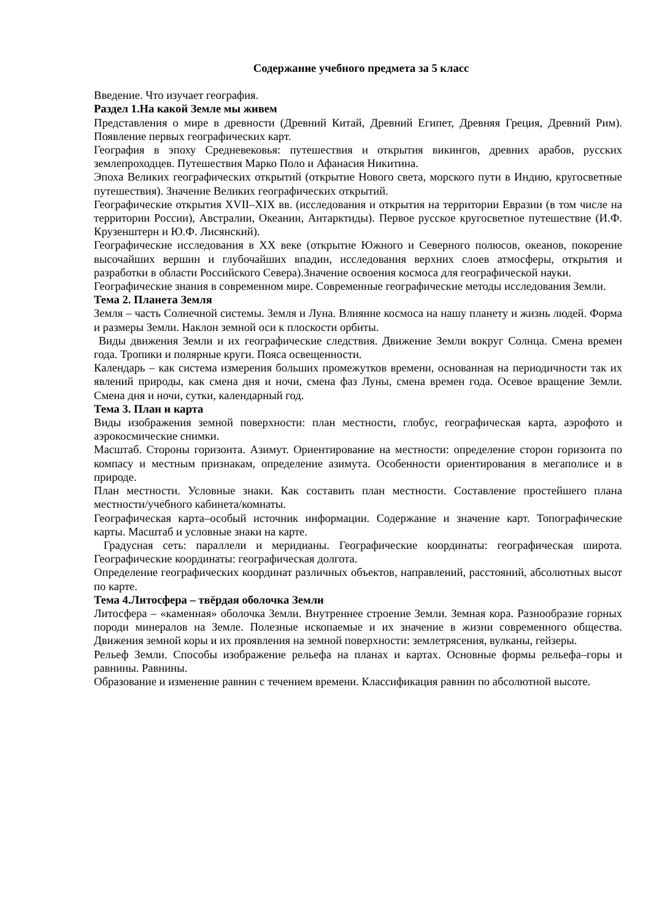Содержание учебного предмета за 5 класс
Введение. Что изучает география.
Раздел 1.На какой Земле мы живем
Представления о мире в древности (Древний Китай, Древний Египет, Древняя Греция, Древний Рим). Появление первых географических карт.
География в эпоху Средневековья: путешествия и открытия викингов, древних арабов, русских землепроходцев. Путешествия Марко Поло и Афанасия Никитина.
Эпоха Великих географических открытий (открытие Нового света, морского пути в Индию, кругосветные путешествия). Значение Великих географических открытий.
Географические открытия XVII–XIX вв. (исследования и открытия на территории Евразии (в том числе на территории России), Австралии, Океании, Антарктиды). Первое русское кругосветное путешествие (И.Ф. Крузенштерн и Ю.Ф. Лисянский).
Географические исследования в ХХ веке (открытие Южного и Северного полюсов, океанов, покорение высочайших вершин и глубочайших впадин, исследования верхних слоев атмосферы, открытия и разработки в области Российского Севера).Значение освоения космоса для географической науки.
Географические знания в современном мире. Современные географические методы исследования Земли.
Тема 2. Планета Земля
Земля – часть Солнечной системы. Земля и Луна. Влияние космоса на нашу планету и жизнь людей. Форма и размеры Земли. Наклон земной оси к плоскости орбиты.
Виды движения Земли и их географические следствия. Движение Земли вокруг Солнца. Смена времен года. Тропики и полярные круги. Пояса освещенности.
Календарь – как система измерения больших промежутков времени, основанная на периодичности так их явлений природы, как смена дня и ночи, смена фаз Луны, смена времен года. Осевое вращение Земли. Смена дня и ночи, сутки, календарный год.
Тема 3. План и карта
Виды изображения земной поверхности: план местности, глобус, географическая карта, аэрофото и аэрокосмические снимки.
Масштаб. Стороны горизонта. Азимут. Ориентирование на местности: определение сторон горизонта по компасу и местным признакам, определение азимута. Особенности ориентирования в мегаполисе и в природе.
План местности. Условные знаки. Как составить план местности. Составление простейшего плана местности/учебного кабинета/комнаты.
Географическая карта–особый источник информации. Содержание и значение карт. Топографические карты. Масштаб и условные знаки на карте.
Градусная сеть: параллели и меридианы. Географические координаты: географическая широта. Географические координаты: географическая долгота.
Определение географических координат различных объектов, направлений, расстояний, абсолютных высот по карте.
Тема 4.Литосфера – твёрдая оболочка Земли
Литосфера – «каменная» оболочка Земли. Внутреннее строение Земли. Земная кора. Разнообразие горных породи минералов на Земле. Полезные ископаемые и их значение в жизни современного общества. Движения земной коры и их проявления на земной поверхности: землетрясения, вулканы, гейзеры.
Рельеф Земли. Способы изображение рельефа на планах и картах. Основные формы рельефа–горы и равнины. Равнины.
Образование и изменение равнин с течением времени. Классификация равнин по абсолютной высоте.